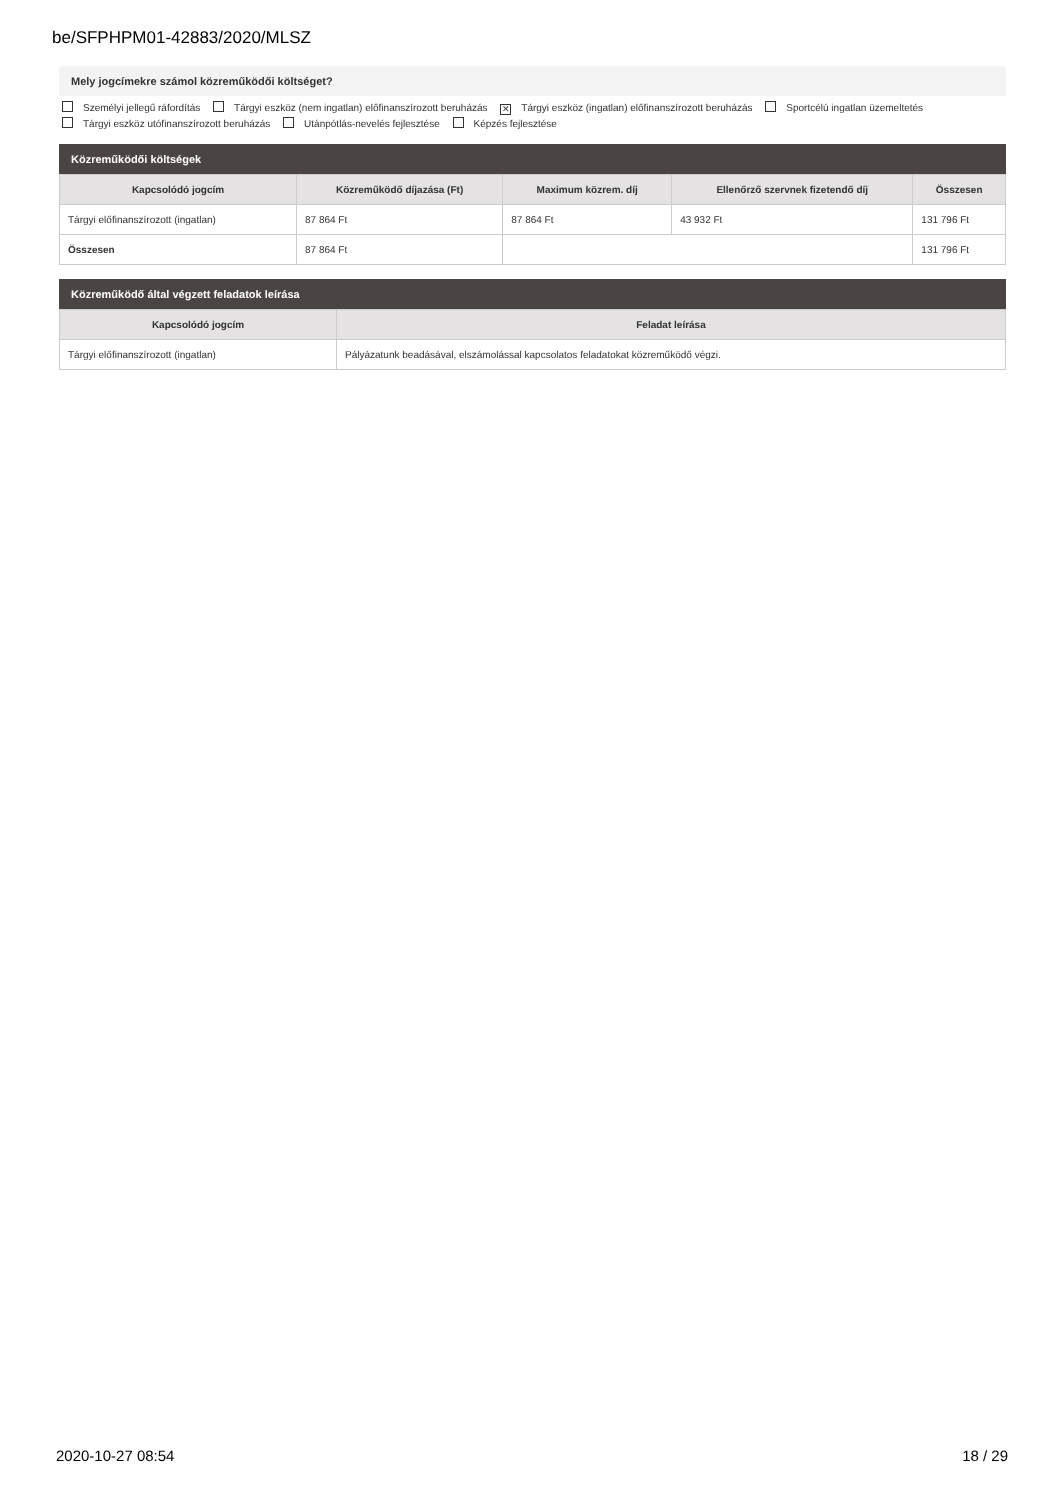be/SFPHPM01-42883/2020/MLSZ
Mely jogcímekre számol közreműködői költséget?
Személyi jellegű ráfordítás Tárgyi eszköz (nem ingatlan) előfinanszírozott beruházás ✕ Tárgyi eszköz (ingatlan) előfinanszírozott beruházás Sportcélú ingatlan üzemeltetés
Tárgyi eszköz utófinanszírozott beruházás Utánpótlás-nevelés fejlesztése Képzés fejlesztése
Közreműködői költségek
| Kapcsolódó jogcím | Közreműködő díjazása (Ft) | Maximum közrem. díj | Ellenőrző szervnek fizetendő díj | Összesen |
| --- | --- | --- | --- | --- |
| Tárgyi előfinanszírozott (ingatlan) | 87 864 Ft | 87 864 Ft | 43 932 Ft | 131 796 Ft |
| Összesen | 87 864 Ft | | | 131 796 Ft |
Közreműködő által végzett feladatok leírása
| Kapcsolódó jogcím | Feladat leírása |
| --- | --- |
| Tárgyi előfinanszírozott (ingatlan) | Pályázatunk beadásával, elszámolással kapcsolatos feladatokat közreműködő végzi. |
2020-10-27 08:54 18 / 29